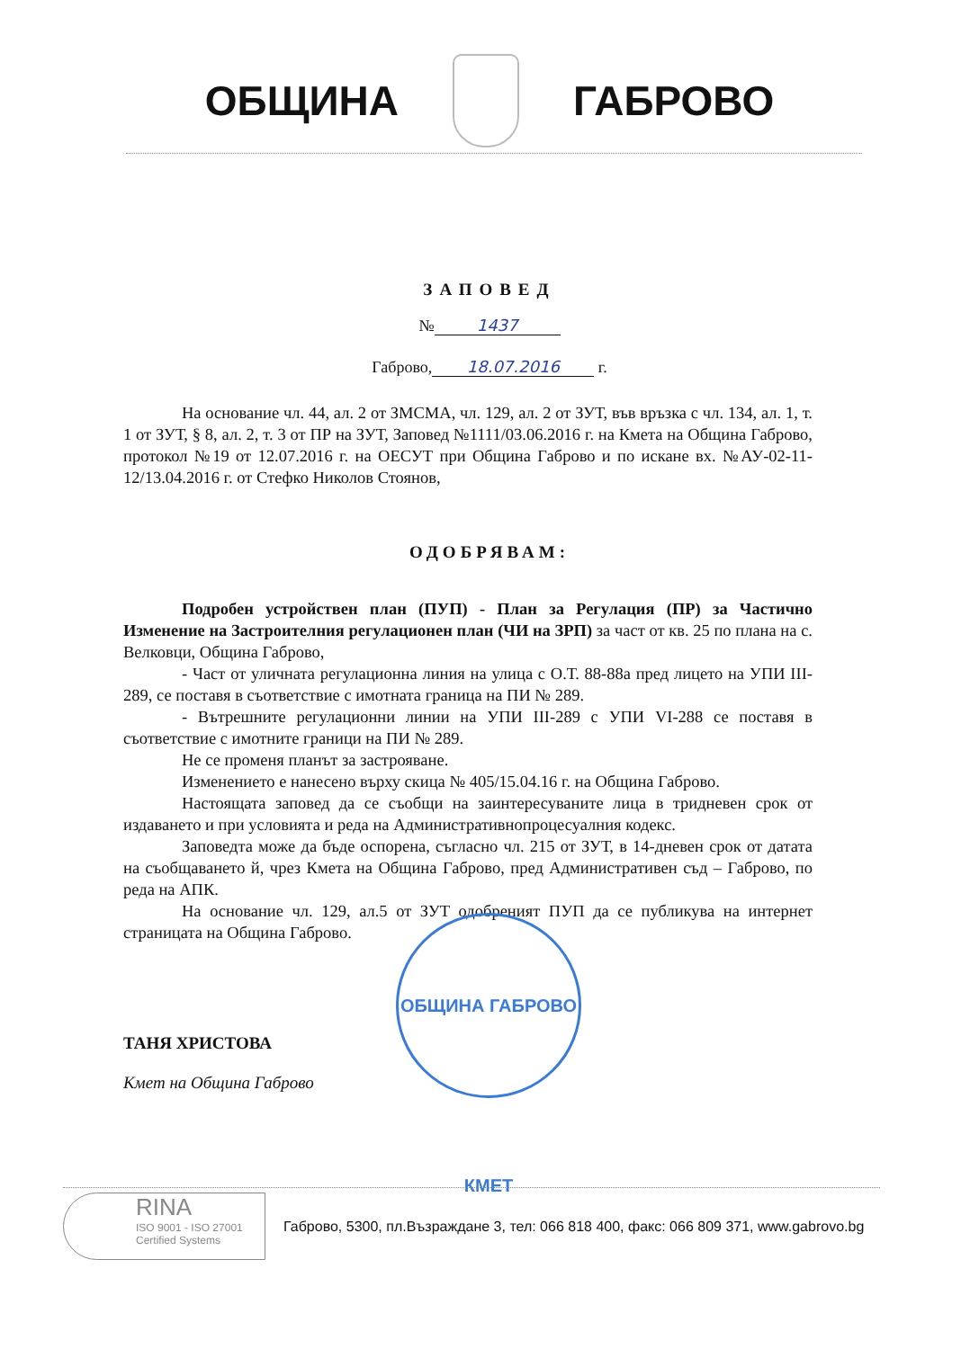ОБЩИНА ГАБРОВО
ЗАПОВЕД
№ 1437
Габрово, 18.07.2016 г.
На основание чл. 44, ал. 2 от ЗМСМА, чл. 129, ал. 2 от ЗУТ, във връзка с чл. 134, ал. 1, т. 1 от ЗУТ, § 8, ал. 2, т. 3 от ПР на ЗУТ, Заповед №1111/03.06.2016 г. на Кмета на Община Габрово, протокол №19 от 12.07.2016 г. на ОЕСУТ при Община Габрово и по искане вх. №АУ-02-11-12/13.04.2016 г. от Стефко Николов Стоянов,
ОДОБРЯВАМ:
Подробен устройствен план (ПУП) - План за Регулация (ПР) за Частично Изменение на Застроителния регулационен план (ЧИ на ЗРП) за част от кв. 25 по плана на с. Велковци, Община Габрово,
- Част от уличната регулационна линия на улица с О.Т. 88-88а пред лицето на УПИ III-289, се поставя в съответствие с имотната граница на ПИ № 289.
- Вътрешните регулационни линии на УПИ III-289 с УПИ VI-288 се поставя в съответствие с имотните граници на ПИ № 289.
Не се променя планът за застрояване.
Изменението е нанесено върху скица № 405/15.04.16 г. на Община Габрово.
Настоящата заповед да се съобщи на заинтересуваните лица в тридневен срок от издаването и при условията и реда на Административнопроцесуалния кодекс.
Заповедта може да бъде оспорена, съгласно чл. 215 от ЗУТ, в 14-дневен срок от датата на съобщаването й, чрез Кмета на Община Габрово, пред Административен съд – Габрово, по реда на АПК.
На основание чл. 129, ал.5 от ЗУТ одобреният ПУП да се публикува на интернет страницата на Община Габрово.
ТАНЯ ХРИСТОВА
Кмет на Община Габрово
ОБЩИНА ГАБРОВО КМЕТ
RINA
ISO 9001 - ISO 27001
Certified Systems
Габрово, 5300, пл.Възраждане 3, тел: 066 818 400, факс: 066 809 371, www.gabrovo.bg